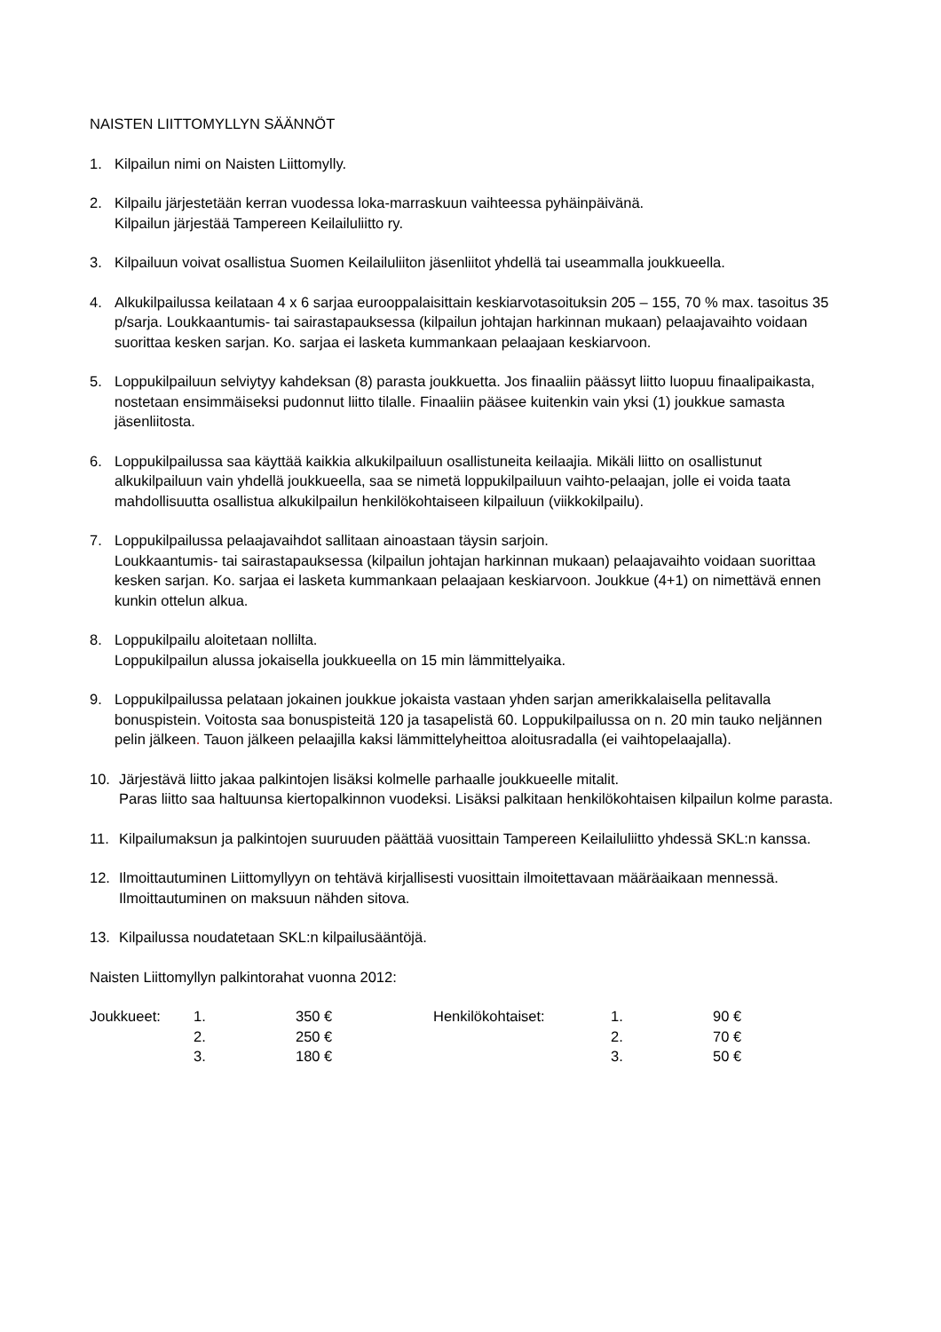NAISTEN LIITTOMYLLYN SÄÄNNÖT
1. Kilpailun nimi on Naisten Liittomylly.
2. Kilpailu järjestetään kerran vuodessa loka-marraskuun vaihteessa pyhäinpäivänä.
Kilpailun järjestää Tampereen Keilailuliitto ry.
3. Kilpailuun voivat osallistua Suomen Keilailuliiton jäsenliitot yhdellä tai useammalla joukkueella.
4. Alkukilpailussa keilataan 4 x 6 sarjaa eurooppalaisittain keskiarvotasoituksin 205 – 155, 70 % max. tasoitus 35 p/sarja. Loukkaantumis- tai sairastapauksessa (kilpailun johtajan harkinnan mukaan) pelaajavaihto voidaan suorittaa kesken sarjan. Ko. sarjaa ei lasketa kummankaan pelaajaan keskiarvoon.
5. Loppukilpailuun selviytyy kahdeksan (8) parasta joukkuetta. Jos finaaliin päässyt liitto luopuu finaalipaikasta, nostetaan ensimmäiseksi pudonnut liitto tilalle. Finaaliin pääsee kuitenkin vain yksi (1) joukkue samasta jäsenliitosta.
6. Loppukilpailussa saa käyttää kaikkia alkukilpailuun osallistuneita keilaajia. Mikäli liitto on osallistunut alkukilpailuun vain yhdellä joukkueella, saa se nimetä loppukilpailuun vaihto-pelaajan, jolle ei voida taata mahdollisuutta osallistua alkukilpailun henkilökohtaiseen kilpailuun (viikkokilpailu).
7. Loppukilpailussa pelaajavaihdot sallitaan ainoastaan täysin sarjoin.
Loukkaantumis- tai sairastapauksessa (kilpailun johtajan harkinnan mukaan) pelaajavaihto voidaan suorittaa kesken sarjan. Ko. sarjaa ei lasketa kummankaan pelaajaan keskiarvoon. Joukkue (4+1) on nimettävä ennen kunkin ottelun alkua.
8. Loppukilpailu aloitetaan nollilta.
Loppukilpailun alussa jokaisella joukkueella on 15 min lämmittelyaika.
9. Loppukilpailussa pelataan jokainen joukkue jokaista vastaan yhden sarjan amerikkalaisella pelitavalla bonuspistein. Voitosta saa bonuspisteitä 120 ja tasapelistä 60. Loppukilpailussa on n. 20 min tauko neljännen pelin jälkeen. Tauon jälkeen pelaajilla kaksi lämmittelyheittoa aloitusradalla (ei vaihtopelaajalla).
10. Järjestävä liitto jakaa palkintojen lisäksi kolmelle parhaalle joukkueelle mitalit.
Paras liitto saa haltuunsa kiertopalkinnon vuodeksi. Lisäksi palkitaan henkilökohtaisen kilpailun kolme parasta.
11. Kilpailumaksun ja palkintojen suuruuden päättää vuosittain Tampereen Keilailuliitto yhdessä SKL:n kanssa.
12. Ilmoittautuminen Liittomyllyyn on tehtävä kirjallisesti vuosittain ilmoitettavaan määräaikaan mennessä. Ilmoittautuminen on maksuun nähden sitova.
13. Kilpailussa noudatetaan SKL:n kilpailusääntöjä.
Naisten Liittomyllyn palkintorahat vuonna 2012:
| Joukkueet: | 1. | 350 € | Henkilökohtaiset: | 1. | 90 € |
| | 2. | 250 € | | 2. | 70 € |
| | 3. | 180 € | | 3. | 50 € |